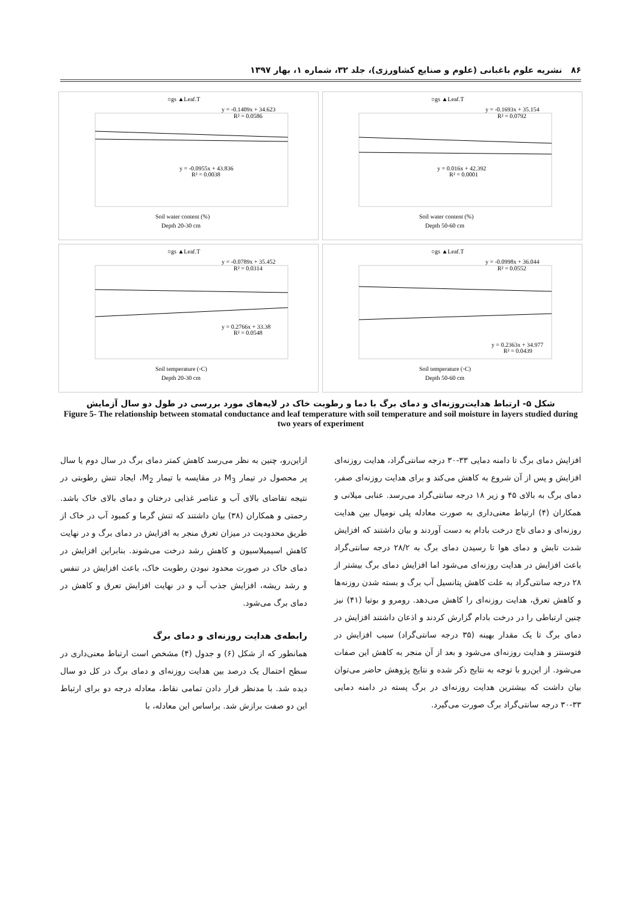۸۶ نشریه علوم باغبانی (علوم و صنایع کشاورزی)، جلد ۳۲، شماره ۱، بهار ۱۳۹۷
○gs ▲Leaf.T
y = -0.1693x + 35.154
R² = 0.0792
y = 0.016x + 42.392
R² = 0.0001
Soil water content (%)
Depth 50-60 cm
○gs ▲Leaf.T
y = -0.1409x + 34.623
R² = 0.0586
y = -0.0955x + 43.836
R² = 0.0038
Soil water content (%)
Depth 20-30 cm
○gs ▲Leaf.T
y = -0.0998x + 36.044
R² = 0.0552
y = 0.2363x + 34.977
R² = 0.0439
Soil temperature (◦C)
Depth 50-60 cm
○gs ▲Leaf.T
y = -0.0789x + 35.452
R² = 0.0314
y = 0.2766x + 33.38
R² = 0.0548
Soil temperature (◦C)
Depth 20-30 cm
شکل ۵- ارتباط هدایت‌روزنه‌ای و دمای برگ با دما و رطوبت خاک در لایه‌های مورد بررسی در طول دو سال آزمایش
Figure 5- The relationship between stomatal conductance and leaf temperature with soil temperature and soil moisture in layers studied during two years of experiment
ازاین‌رو، چنین به نظر می‌رسد کاهش کمتر دمای برگ در سال دوم یا سال پر محصول در تیمار M<sub>3</sub> در مقایسه با تیمار M<sub>2</sub>، ایجاد تنش رطوبتی در نتیجه تقاضای بالای آب و عناصر غذایی درختان و دمای بالای خاک باشد. رحمتی و همکاران (۳۸) بیان داشتند که تنش گرما و کمبود آب در خاک از طریق محدودیت در میزان تعرق منجر به افزایش در دمای برگ و در نهایت کاهش اسیمیلاسیون و کاهش رشد درخت می‌شوند. بنابراین افزایش در دمای خاک در صورت محدود نبودن رطوبت خاک، باعث افزایش در تنفس و رشد ریشه، افزایش جذب آب و در نهایت افزایش تعرق و کاهش در دمای برگ می‌شود.
رابطه‌ی هدایت روزنه‌ای و دمای برگ
همانطور که از شکل (۶) و جدول (۴) مشخص است ارتباط معنی‌داری در سطح احتمال یک درصد بین هدایت روزنه‌ای و دمای برگ در کل دو سال دیده شد. با مدنظر قرار دادن تمامی نقاط، معادله درجه دو برای ارتباط این دو صفت برازش شد. براساس این معادله، با
افزایش دمای برگ تا دامنه دمایی ۳۳-۳۰ درجه سانتی‌گراد، هدایت روزنه‌ای افزایش و پس از آن شروع به کاهش می‌کند و برای هدایت روزنه‌ای صفر، دمای برگ به بالای ۴۵ و زیر ۱۸ درجه سانتی‌گراد می‌رسد. عنابی میلانی و همکاران (۴) ارتباط معنی‌داری به صورت معادله پلی نومیال بین هدایت روزنه‌ای و دمای تاج درخت بادام به دست آوردند و بیان داشتند که افزایش شدت تابش و دمای هوا تا رسیدن دمای برگ به ۲۸/۲ درجه سانتی‌گراد باعث افزایش در هدایت روزنه‌ای می‌شود اما افزایش دمای برگ بیشتر از ۲۸ درجه سانتی‌گراد به علت کاهش پتانسیل آب برگ و بسته شدن روزنه‌ها و کاهش تعرق، هدایت روزنه‌ای را کاهش می‌دهد. رومرو و بوتیا (۴۱) نیز چنین ارتباطی را در درخت بادام گزارش کردند و اذعان داشتند افزایش در دمای برگ تا یک مقدار بهینه (۳۵ درجه سانتی‌گراد) سبب افزایش در فتوسنتز و هدایت روزنه‌ای می‌شود و بعد از آن منجر به کاهش این صفات می‌شود. از این‌رو با توجه به نتایج ذکر شده و نتایج پژوهش حاضر می‌توان بیان داشت که بیشترین هدایت روزنه‌ای در برگ پسته در دامنه دمایی ۳۳-۳۰ درجه سانتی‌گراد برگ صورت می‌گیرد.